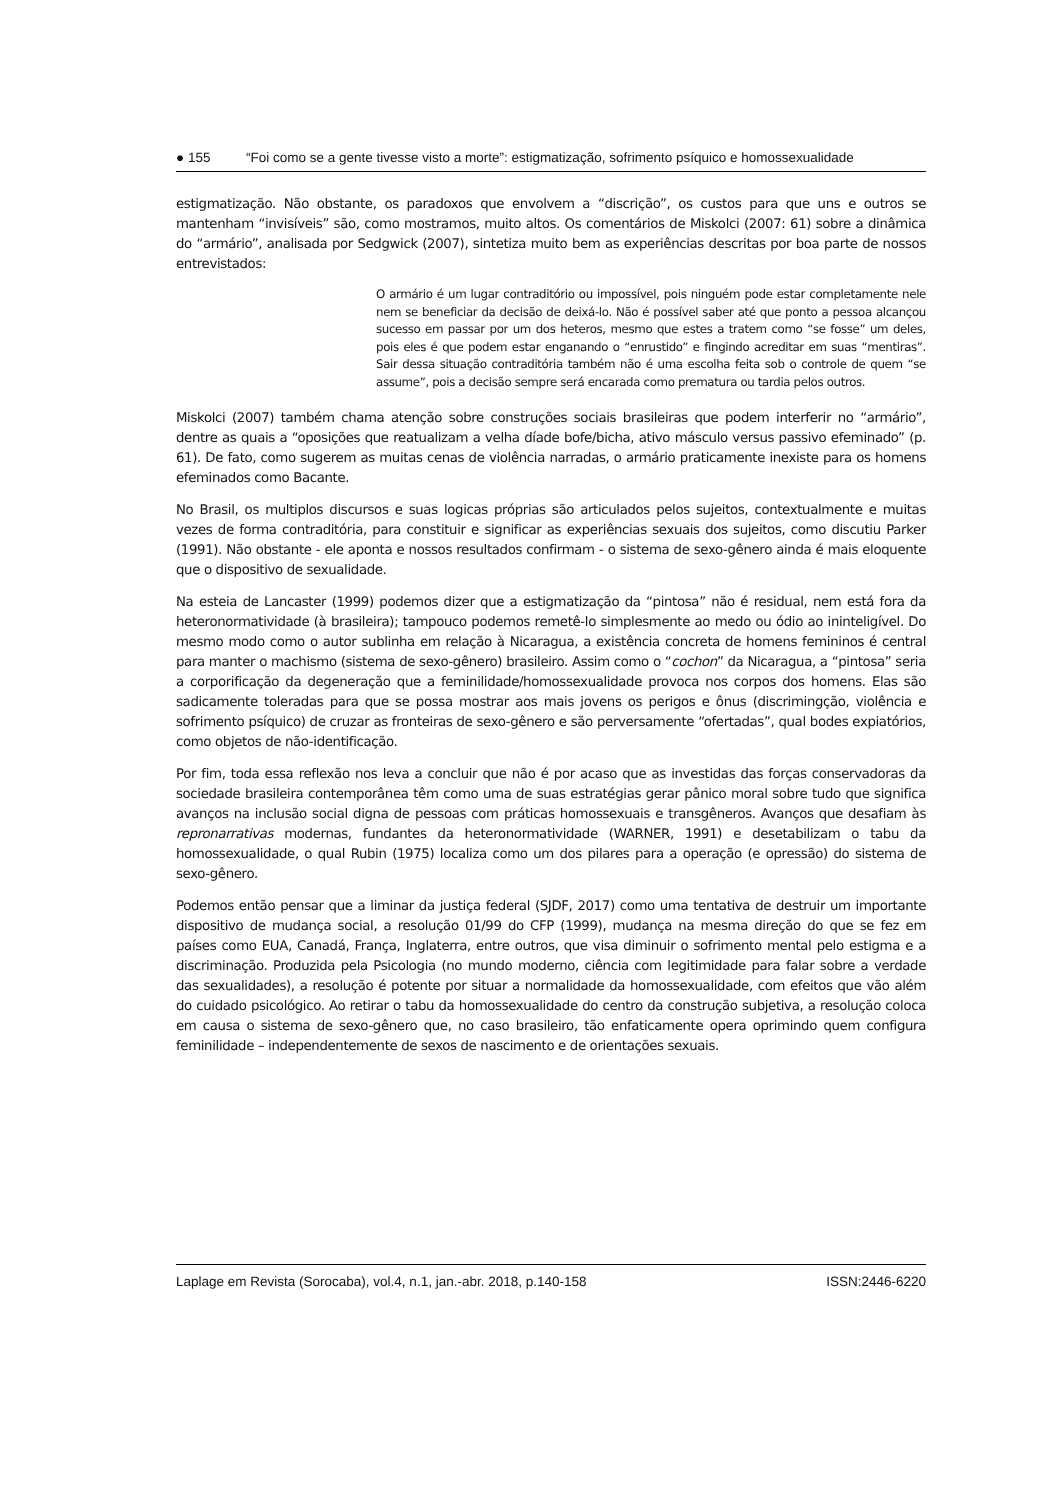● 155 “Foi como se a gente tivesse visto a morte”: estigmatização, sofrimento psíquico e homossexualidade
estigmatização. Não obstante, os paradoxos que envolvem a “discrição”, os custos para que uns e outros se mantenham “invisíveis” são, como mostramos, muito altos. Os comentários de Miskolci (2007: 61) sobre a dinâmica do “armário”, analisada por Sedgwick (2007), sintetiza muito bem as experiências descritas por boa parte de nossos entrevistados:
O armário é um lugar contraditório ou impossível, pois ninguém pode estar completamente nele nem se beneficiar da decisão de deixá-lo. Não é possível saber até que ponto a pessoa alcançou sucesso em passar por um dos heteros, mesmo que estes a tratem como “se fosse” um deles, pois eles é que podem estar enganando o “enrustido” e fingindo acreditar em suas “mentiras”. Sair dessa situação contraditória também não é uma escolha feita sob o controle de quem “se assume”, pois a decisão sempre será encarada como prematura ou tardia pelos outros.
Miskolci (2007) também chama atenção sobre construções sociais brasileiras que podem interferir no “armário”, dentre as quais a “oposições que reatualizam a velha díade bofe/bicha, ativo másculo versus passivo efeminado” (p. 61). De fato, como sugerem as muitas cenas de violência narradas, o armário praticamente inexiste para os homens efeminados como Bacante.
No Brasil, os multiplos discursos e suas logicas próprias são articulados pelos sujeitos, contextualmente e muitas vezes de forma contraditória, para constituir e significar as experiências sexuais dos sujeitos, como discutiu Parker (1991). Não obstante - ele aponta e nossos resultados confirmam - o sistema de sexo-gênero ainda é mais eloquente que o dispositivo de sexualidade.
Na esteia de Lancaster (1999) podemos dizer que a estigmatização da “pintosa” não é residual, nem está fora da heteronormatividade (à brasileira); tampouco podemos remetê-lo simplesmente ao medo ou ódio ao ininteligível. Do mesmo modo como o autor sublinha em relação à Nicaragua, a existência concreta de homens femininos é central para manter o machismo (sistema de sexo-gênero) brasileiro. Assim como o “cochon” da Nicaragua, a “pintosa” seria a corporificação da degeneração que a feminilidade/homossexualidade provoca nos corpos dos homens. Elas são sadicamente toleradas para que se possa mostrar aos mais jovens os perigos e ônus (discrimingção, violência e sofrimento psíquico) de cruzar as fronteiras de sexo-gênero e são perversamente “ofertadas”, qual bodes expiatórios, como objetos de não-identificação.
Por fim, toda essa reflexão nos leva a concluir que não é por acaso que as investidas das forças conservadoras da sociedade brasileira contemporânea têm como uma de suas estratégias gerar pânico moral sobre tudo que significa avanços na inclusão social digna de pessoas com práticas homossexuais e transgêneros. Avanços que desafiam às repronarrativas modernas, fundantes da heteronormatividade (WARNER, 1991) e desetabilizam o tabu da homossexualidade, o qual Rubin (1975) localiza como um dos pilares para a operação (e opressão) do sistema de sexo-gênero.
Podemos então pensar que a liminar da justiça federal (SJDF, 2017) como uma tentativa de destruir um importante dispositivo de mudança social, a resolução 01/99 do CFP (1999), mudança na mesma direção do que se fez em países como EUA, Canadá, França, Inglaterra, entre outros, que visa diminuir o sofrimento mental pelo estigma e a discriminação. Produzida pela Psicologia (no mundo moderno, ciência com legitimidade para falar sobre a verdade das sexualidades), a resolução é potente por situar a normalidade da homossexualidade, com efeitos que vão além do cuidado psicológico. Ao retirar o tabu da homossexualidade do centro da construção subjetiva, a resolução coloca em causa o sistema de sexo-gênero que, no caso brasileiro, tão enfaticamente opera oprimindo quem configura feminilidade – independentemente de sexos de nascimento e de orientações sexuais.
Laplage em Revista (Sorocaba), vol.4, n.1, jan.-abr. 2018, p.140-158 ISSN:2446-6220